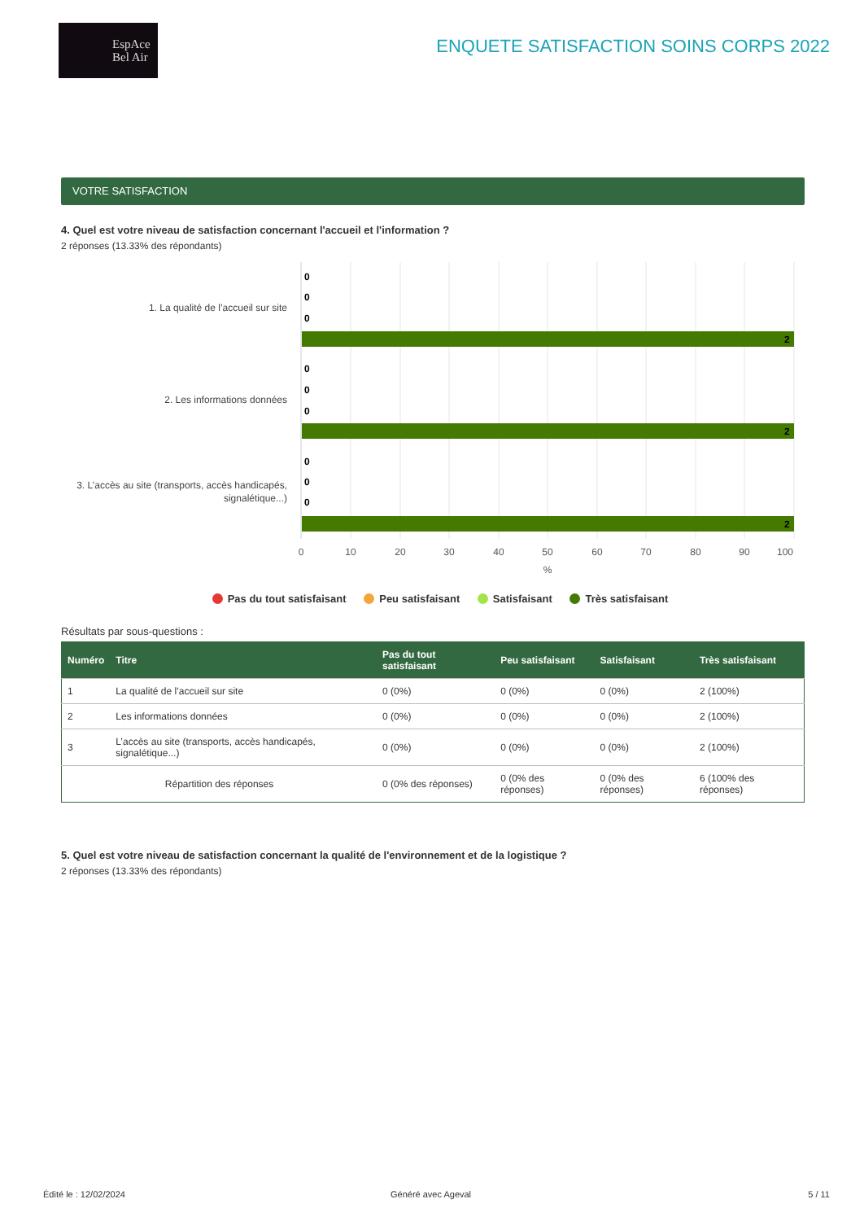EspAce
Bel Air
ENQUETE SATISFACTION SOINS CORPS 2022
VOTRE SATISFACTION
4. Quel est votre niveau de satisfaction concernant l'accueil et l'information ?
2 réponses (13.33% des répondants)
1. La qualité de l’accueil sur site
2. Les informations données
3. L’accès au site (transports, accès handicapés,
signalétique...)
0
0
0
2
0
0
0
2
0
0
0
2
0
10
20
30
40
50
60
70
80
90
100
%
Pas du tout satisfaisant Peu satisfaisant Satisfaisant Très satisfaisant
Résultats par sous-questions :
| Numéro | Titre | Pas du tout satisfaisant | Peu satisfaisant | Satisfaisant | Très satisfaisant |
| --- | --- | --- | --- | --- | --- |
| 1 | La qualité de l’accueil sur site | 0 (0%) | 0 (0%) | 0 (0%) | 2 (100%) |
| 2 | Les informations données | 0 (0%) | 0 (0%) | 0 (0%) | 2 (100%) |
| 3 | L’accès au site (transports, accès handicapés, signalétique...) | 0 (0%) | 0 (0%) | 0 (0%) | 2 (100%) |
| Répartition des réponses | | 0 (0% des réponses) | 0 (0% des réponses) | 0 (0% des réponses) | 6 (100% des réponses) |
5. Quel est votre niveau de satisfaction concernant la qualité de l'environnement et de la logistique ?
2 réponses (13.33% des répondants)
Édité le : 12/02/2024 Généré avec Ageval 5 / 11